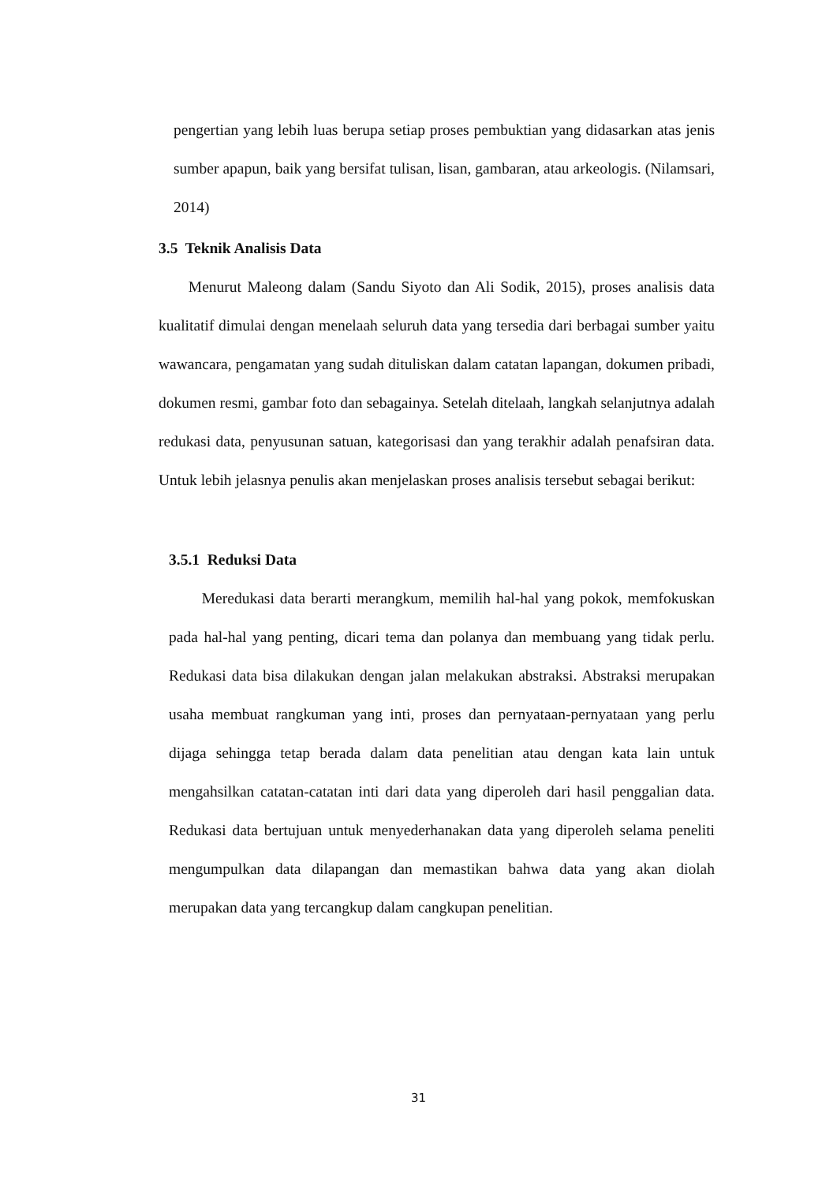pengertian yang lebih luas berupa setiap proses pembuktian yang didasarkan atas jenis sumber apapun, baik yang bersifat tulisan, lisan, gambaran, atau arkeologis. (Nilamsari, 2014)
3.5 Teknik Analisis Data
Menurut Maleong dalam (Sandu Siyoto dan Ali Sodik, 2015), proses analisis data kualitatif dimulai dengan menelaah seluruh data yang tersedia dari berbagai sumber yaitu wawancara, pengamatan yang sudah dituliskan dalam catatan lapangan, dokumen pribadi, dokumen resmi, gambar foto dan sebagainya. Setelah ditelaah, langkah selanjutnya adalah redukasi data, penyusunan satuan, kategorisasi dan yang terakhir adalah penafsiran data. Untuk lebih jelasnya penulis akan menjelaskan proses analisis tersebut sebagai berikut:
3.5.1 Reduksi Data
Meredukasi data berarti merangkum, memilih hal-hal yang pokok, memfokuskan pada hal-hal yang penting, dicari tema dan polanya dan membuang yang tidak perlu. Redukasi data bisa dilakukan dengan jalan melakukan abstraksi. Abstraksi merupakan usaha membuat rangkuman yang inti, proses dan pernyataan-pernyataan yang perlu dijaga sehingga tetap berada dalam data penelitian atau dengan kata lain untuk mengahsilkan catatan-catatan inti dari data yang diperoleh dari hasil penggalian data. Redukasi data bertujuan untuk menyederhanakan data yang diperoleh selama peneliti mengumpulkan data dilapangan dan memastikan bahwa data yang akan diolah merupakan data yang tercangkup dalam cangkupan penelitian.
31